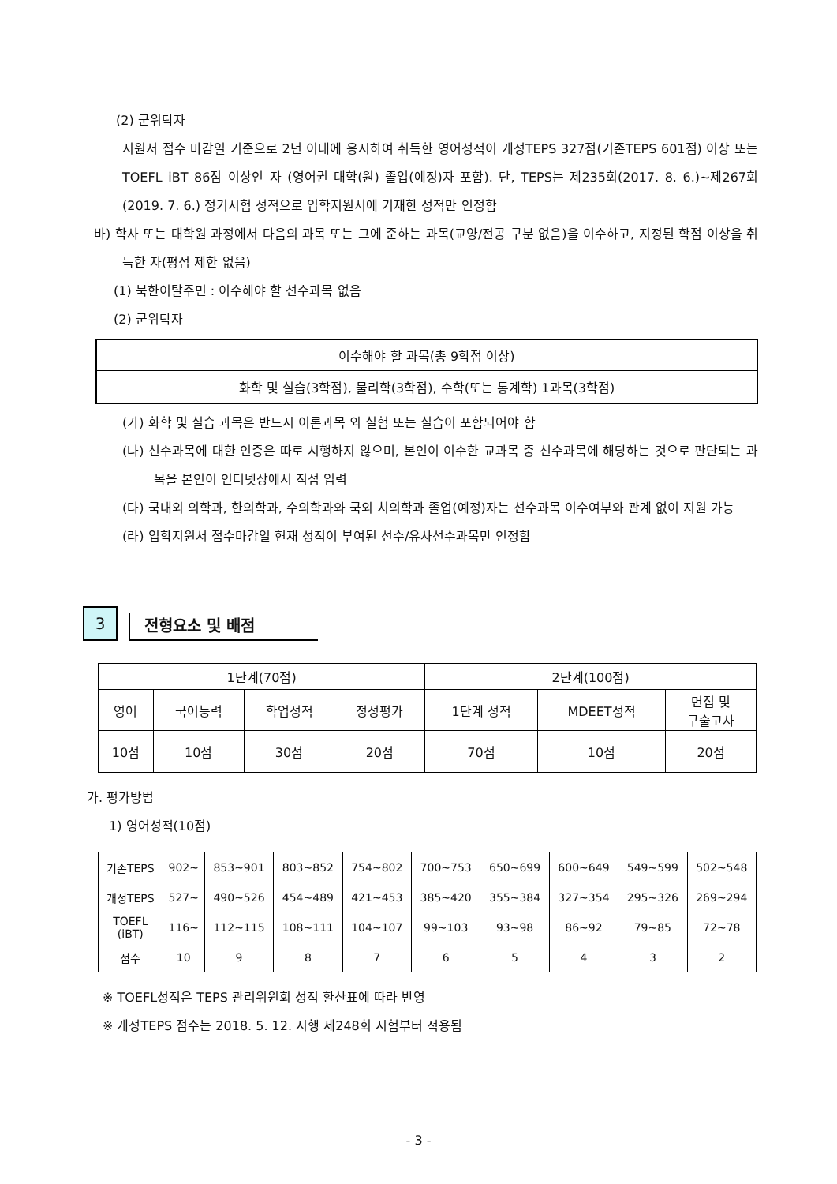(2) 군위탁자
지원서 접수 마감일 기준으로 2년 이내에 응시하여 취득한 영어성적이 개정TEPS 327점(기존TEPS 601점) 이상 또는 TOEFL iBT 86점 이상인 자 (영어권 대학(원) 졸업(예정)자 포함). 단, TEPS는 제235회(2017. 8. 6.)~제267회(2019. 7. 6.) 정기시험 성적으로 입학지원서에 기재한 성적만 인정함
바) 학사 또는 대학원 과정에서 다음의 과목 또는 그에 준하는 과목(교양/전공 구분 없음)을 이수하고, 지정된 학점 이상을 취득한 자(평점 제한 없음)
(1) 북한이탈주민 : 이수해야 할 선수과목 없음
(2) 군위탁자
| 이수해야 할 과목(총 9학점 이상) |
| 화학 및 실습(3학점), 물리학(3학점), 수학(또는 통계학) 1과목(3학점) |
(가) 화학 및 실습 과목은 반드시 이론과목 외 실험 또는 실습이 포함되어야 함
(나) 선수과목에 대한 인증은 따로 시행하지 않으며, 본인이 이수한 교과목 중 선수과목에 해당하는 것으로 판단되는 과목을 본인이 인터넷상에서 직접 입력
(다) 국내외 의학과, 한의학과, 수의학과와 국외 치의학과 졸업(예정)자는 선수과목 이수여부와 관계 없이 지원 가능
(라) 입학지원서 접수마감일 현재 성적이 부여된 선수/유사선수과목만 인정함
3
전형요소 및 배점
| 1단계(70점) | | | | 2단계(100점) | | |
| 영어 | 국어능력 | 학업성적 | 정성평가 | 1단계 성적 | MDEET성적 | 면접 및 구술고사 |
| 10점 | 10점 | 30점 | 20점 | 70점 | 10점 | 20점 |
가. 평가방법
1) 영어성적(10점)
| 기존TEPS | 902~ | 853~901 | 803~852 | 754~802 | 700~753 | 650~699 | 600~649 | 549~599 | 502~548 |
| 개정TEPS | 527~ | 490~526 | 454~489 | 421~453 | 385~420 | 355~384 | 327~354 | 295~326 | 269~294 |
| TOEFL (iBT) | 116~ | 112~115 | 108~111 | 104~107 | 99~103 | 93~98 | 86~92 | 79~85 | 72~78 |
| 점수 | 10 | 9 | 8 | 7 | 6 | 5 | 4 | 3 | 2 |
※ TOEFL성적은 TEPS 관리위원회 성적 환산표에 따라 반영
※ 개정TEPS 점수는 2018. 5. 12. 시행 제248회 시험부터 적용됨
- 3 -